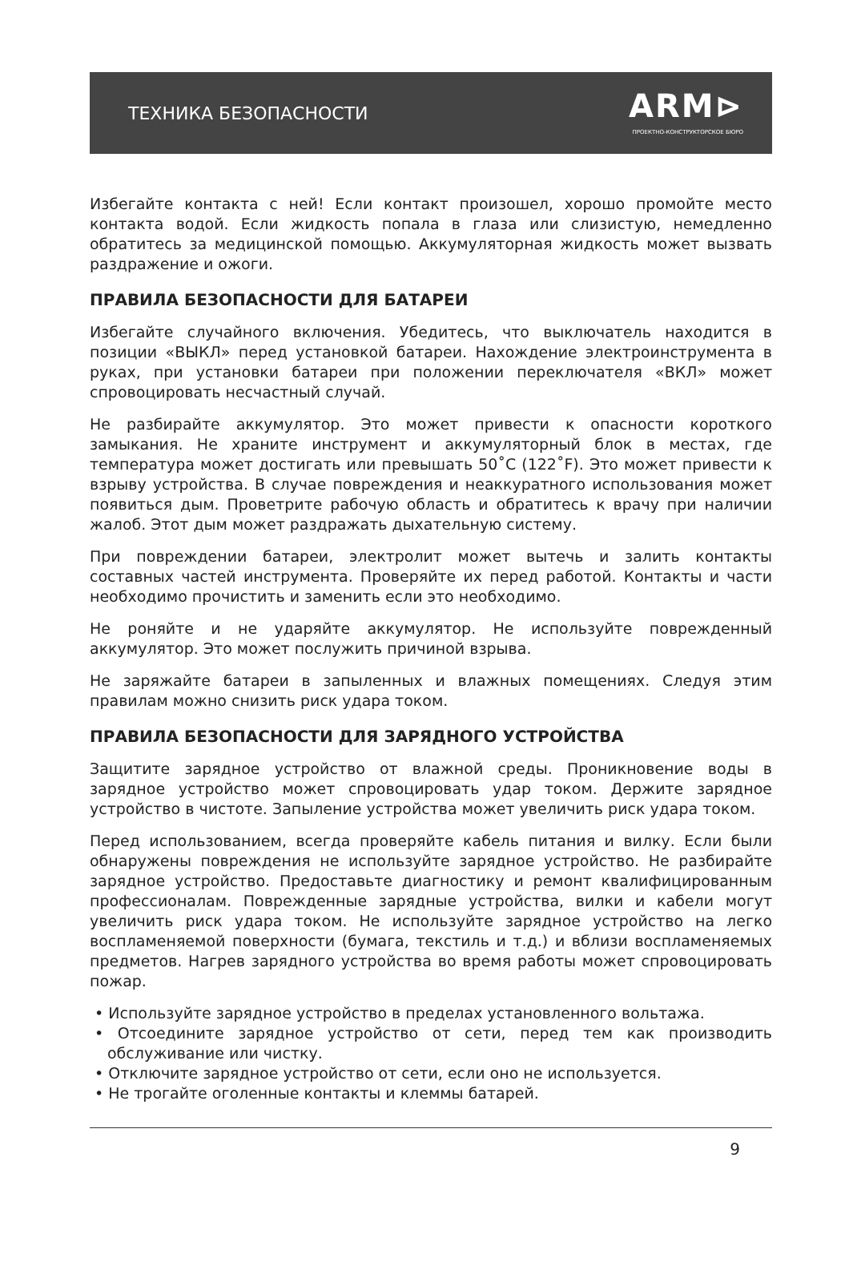ТЕХНИКА БЕЗОПАСНОСТИ
ARM⊳
ПРОЕКТНО-КОНСТРУКТОРСКОЕ БЮРО
Избегайте контакта с ней! Если контакт произошел, хорошо промойте место контакта водой. Если жидкость попала в глаза или слизистую, немедленно обратитесь за медицинской помощью. Аккумуляторная жидкость может вызвать раздражение и ожоги.
ПРАВИЛА БЕЗОПАСНОСТИ ДЛЯ БАТАРЕИ
Избегайте случайного включения. Убедитесь, что выключатель находится в позиции «ВЫКЛ» перед установкой батареи. Нахождение электроинструмента в руках, при установки батареи при положении переключателя «ВКЛ» может спровоцировать несчастный случай.
Не разбирайте аккумулятор. Это может привести к опасности короткого замыкания. Не храните инструмент и аккумуляторный блок в местах, где температура может достигать или превышать 50˚С (122˚F). Это может привести к взрыву устройства. В случае повреждения и неаккуратного использования может появиться дым. Проветрите рабочую область и обратитесь к врачу при наличии жалоб. Этот дым может раздражать дыхательную систему.
При повреждении батареи, электролит может вытечь и залить контакты составных частей инструмента. Проверяйте их перед работой. Контакты и части необходимо прочистить и заменить если это необходимо.
Не роняйте и не ударяйте аккумулятор. Не используйте поврежденный аккумулятор. Это может послужить причиной взрыва.
Не заряжайте батареи в запыленных и влажных помещениях. Следуя этим правилам можно снизить риск удара током.
ПРАВИЛА БЕЗОПАСНОСТИ ДЛЯ ЗАРЯДНОГО УСТРОЙСТВА
Защитите зарядное устройство от влажной среды. Проникновение воды в зарядное устройство может спровоцировать удар током. Держите зарядное устройство в чистоте. Запыление устройства может увеличить риск удара током.
Перед использованием, всегда проверяйте кабель питания и вилку. Если были обнаружены повреждения не используйте зарядное устройство. Не разбирайте зарядное устройство. Предоставьте диагностику и ремонт квалифицированным профессионалам. Поврежденные зарядные устройства, вилки и кабели могут увеличить риск удара током. Не используйте зарядное устройство на легко воспламеняемой поверхности (бумага, текстиль и т.д.) и вблизи воспламеняемых предметов. Нагрев зарядного устройства во время работы может спровоцировать пожар.
• Используйте зарядное устройство в пределах установленного вольтажа.
• Отсоедините зарядное устройство от сети, перед тем как производить обслуживание или чистку.
• Отключите зарядное устройство от сети, если оно не используется.
• Не трогайте оголенные контакты и клеммы батарей.
9